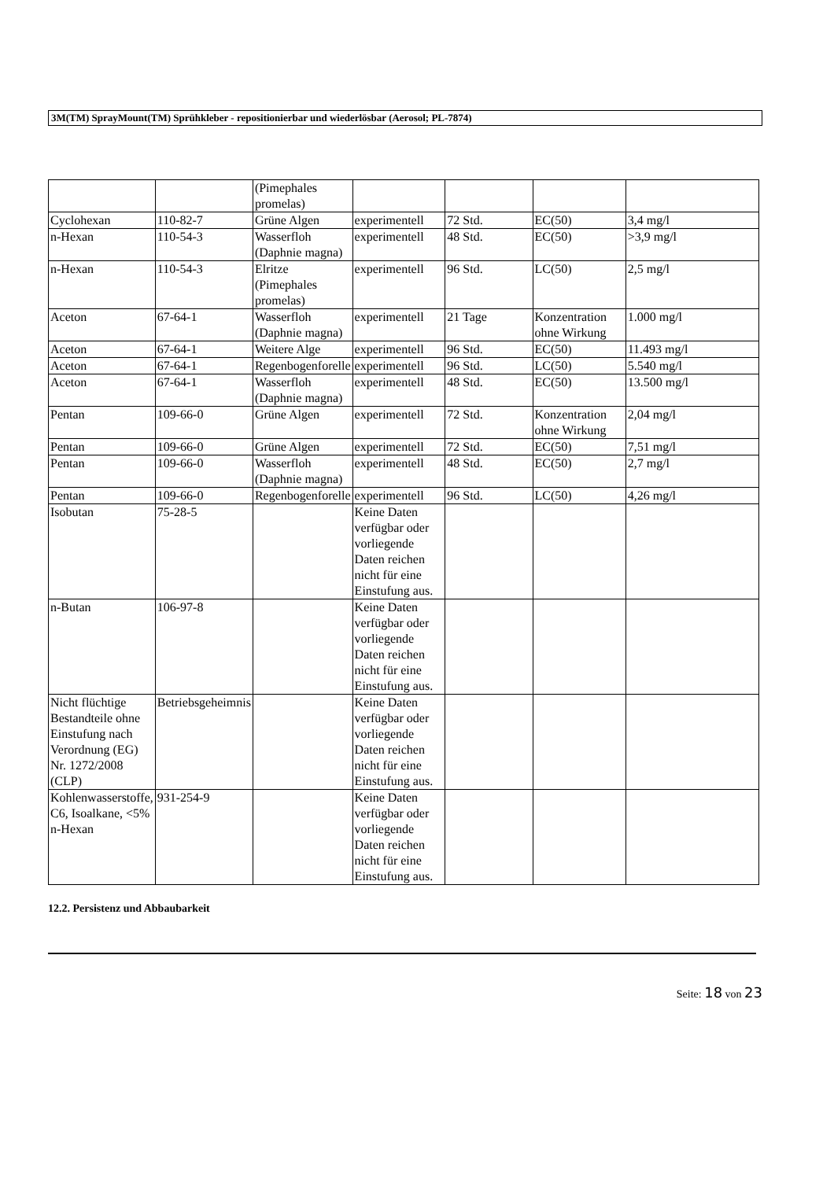3M(TM) SprayMount(TM) Sprühkleber - repositionierbar und wiederlösbar (Aerosol; PL-7874)
| | | (Pimephales promelas) | | | | |
| Cyclohexan | 110-82-7 | Grüne Algen | experimentell | 72 Std. | EC(50) | 3,4 mg/l |
| n-Hexan | 110-54-3 | Wasserfloh (Daphnie magna) | experimentell | 48 Std. | EC(50) | >3,9 mg/l |
| n-Hexan | 110-54-3 | Elritze (Pimephales promelas) | experimentell | 96 Std. | LC(50) | 2,5 mg/l |
| Aceton | 67-64-1 | Wasserfloh (Daphnie magna) | experimentell | 21 Tage | Konzentration ohne Wirkung | 1.000 mg/l |
| Aceton | 67-64-1 | Weitere Alge | experimentell | 96 Std. | EC(50) | 11.493 mg/l |
| Aceton | 67-64-1 | Regenbogenforelle | experimentell | 96 Std. | LC(50) | 5.540 mg/l |
| Aceton | 67-64-1 | Wasserfloh (Daphnie magna) | experimentell | 48 Std. | EC(50) | 13.500 mg/l |
| Pentan | 109-66-0 | Grüne Algen | experimentell | 72 Std. | Konzentration ohne Wirkung | 2,04 mg/l |
| Pentan | 109-66-0 | Grüne Algen | experimentell | 72 Std. | EC(50) | 7,51 mg/l |
| Pentan | 109-66-0 | Wasserfloh (Daphnie magna) | experimentell | 48 Std. | EC(50) | 2,7 mg/l |
| Pentan | 109-66-0 | Regenbogenforelle | experimentell | 96 Std. | LC(50) | 4,26 mg/l |
| Isobutan | 75-28-5 | | Keine Daten verfügbar oder vorliegende Daten reichen nicht für eine Einstufung aus. | | | |
| n-Butan | 106-97-8 | | Keine Daten verfügbar oder vorliegende Daten reichen nicht für eine Einstufung aus. | | | |
| Nicht flüchtige Bestandteile ohne Einstufung nach Verordnung (EG) Nr. 1272/2008 (CLP) | Betriebsgeheimnis | | Keine Daten verfügbar oder vorliegende Daten reichen nicht für eine Einstufung aus. | | | |
| Kohlenwasserstoffe, C6, Isoalkane, <5% n-Hexan | 931-254-9 | | Keine Daten verfügbar oder vorliegende Daten reichen nicht für eine Einstufung aus. | | | |
12.2. Persistenz und Abbaubarkeit
Seite: 18 von 23